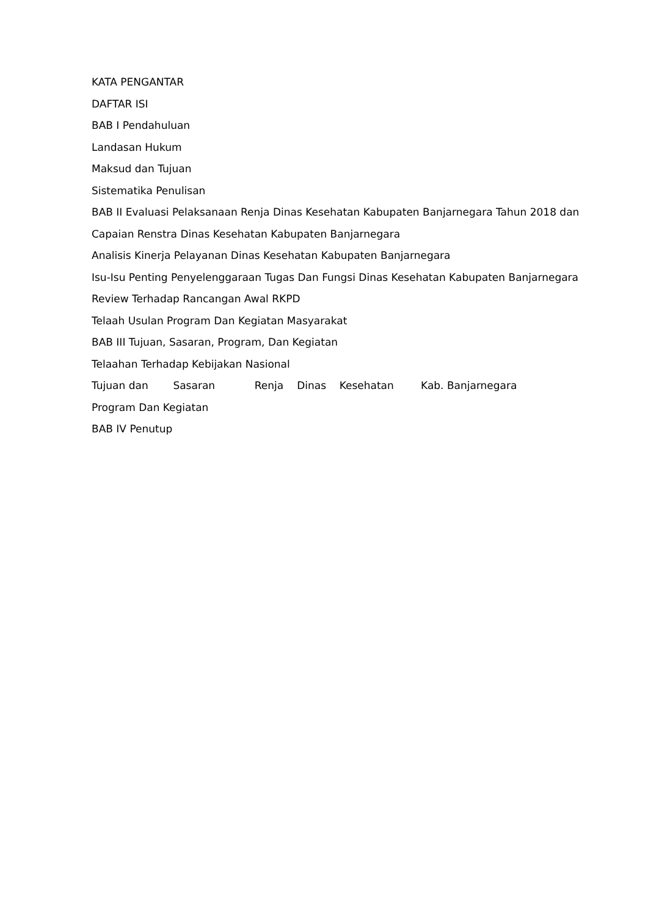KATA PENGANTAR
DAFTAR ISI
BAB I Pendahuluan
Landasan Hukum
Maksud dan Tujuan
Sistematika Penulisan
BAB II Evaluasi Pelaksanaan Renja Dinas Kesehatan Kabupaten Banjarnegara Tahun 2018 dan
Capaian Renstra Dinas Kesehatan Kabupaten Banjarnegara
Analisis Kinerja Pelayanan Dinas Kesehatan Kabupaten Banjarnegara
Isu-Isu Penting Penyelenggaraan Tugas Dan Fungsi Dinas Kesehatan Kabupaten Banjarnegara
Review Terhadap Rancangan Awal RKPD
Telaah Usulan Program Dan Kegiatan Masyarakat
BAB III Tujuan, Sasaran, Program, Dan Kegiatan
Telaahan Terhadap Kebijakan Nasional
Tujuan dan Sasaran Renja Dinas Kesehatan Kab. Banjarnegara
Program Dan Kegiatan
BAB IV Penutup